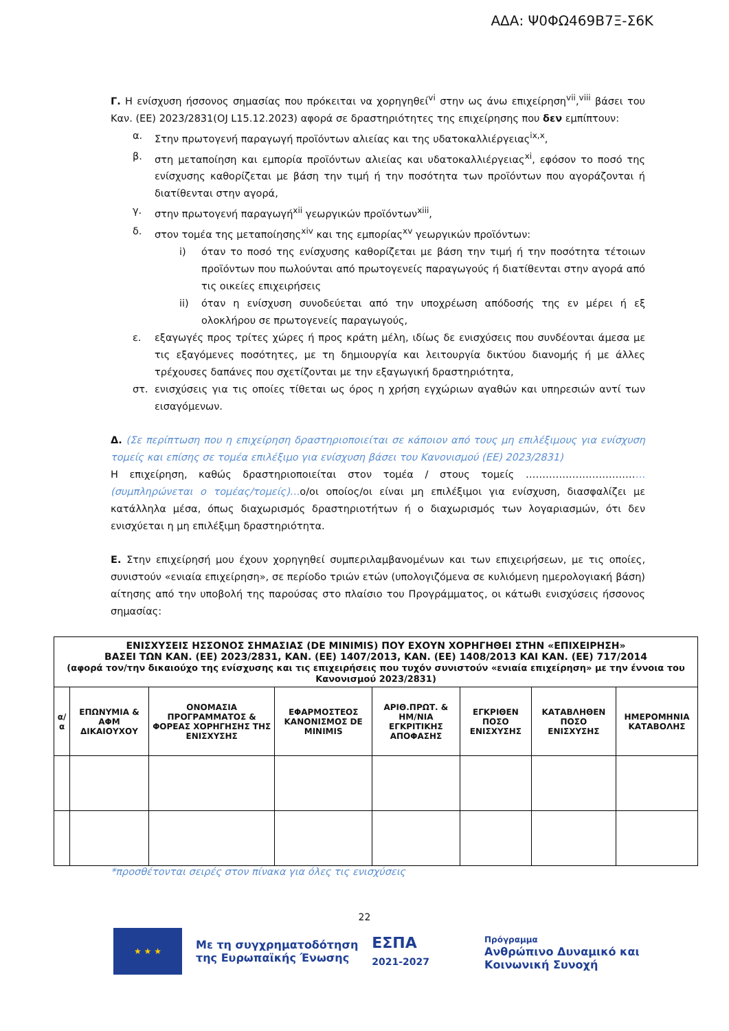ΑΔΑ: Ψ0ΦΩ469Β7Ξ-Σ6Κ
Γ. Η ενίσχυση ήσσονος σημασίας που πρόκειται να χορηγηθεί<sup>vi</sup> στην ως άνω επιχείρηση<sup>vii</sup>,<sup>viii</sup> βάσει του Καν. (ΕΕ) 2023/2831(OJ L15.12.2023) αφορά σε δραστηριότητες της επιχείρησης που δεν εμπίπτουν:
α. Στην πρωτογενή παραγωγή προϊόντων αλιείας και της υδατοκαλλιέργειας<sup>ix,x</sup>,
β. στη μεταποίηση και εμπορία προϊόντων αλιείας και υδατοκαλλιέργειας<sup>xi</sup>, εφόσον το ποσό της ενίσχυσης καθορίζεται με βάση την τιμή ή την ποσότητα των προϊόντων που αγοράζονται ή διατίθενται στην αγορά,
γ. στην πρωτογενή παραγωγή<sup>xii</sup> γεωργικών προϊόντων<sup>xiii</sup>,
δ. στον τομέα της μεταποίησης<sup>xiv</sup> και της εμπορίας<sup>xv</sup> γεωργικών προϊόντων:
i) όταν το ποσό της ενίσχυσης καθορίζεται με βάση την τιμή ή την ποσότητα τέτοιων προϊόντων που πωλούνται από πρωτογενείς παραγωγούς ή διατίθενται στην αγορά από τις οικείες επιχειρήσεις
ii) όταν η ενίσχυση συνοδεύεται από την υποχρέωση απόδοσής της εν μέρει ή εξ ολοκλήρου σε πρωτογενείς παραγωγούς,
ε. εξαγωγές προς τρίτες χώρες ή προς κράτη μέλη, ιδίως δε ενισχύσεις που συνδέονται άμεσα με τις εξαγόμενες ποσότητες, με τη δημιουργία και λειτουργία δικτύου διανομής ή με άλλες τρέχουσες δαπάνες που σχετίζονται με την εξαγωγική δραστηριότητα,
στ. ενισχύσεις για τις οποίες τίθεται ως όρος η χρήση εγχώριων αγαθών και υπηρεσιών αντί των εισαγόμενων.
Δ. (Σε περίπτωση που η επιχείρηση δραστηριοποιείται σε κάποιον από τους μη επιλέξιμους για ενίσχυση τομείς και επίσης σε τομέα επιλέξιμο για ενίσχυση βάσει του Κανονισμού (ΕΕ) 2023/2831)
Η επιχείρηση, καθώς δραστηριοποιείται στον τομέα / στους τομείς ………………………………(συμπληρώνεται ο τομέας/τομείς)…ο/οι οποίος/οι είναι μη επιλέξιμοι για ενίσχυση, διασφαλίζει με κατάλληλα μέσα, όπως διαχωρισμός δραστηριοτήτων ή ο διαχωρισμός των λογαριασμών, ότι δεν ενισχύεται η μη επιλέξιμη δραστηριότητα.
Ε. Στην επιχείρησή μου έχουν χορηγηθεί συμπεριλαμβανομένων και των επιχειρήσεων, με τις οποίες, συνιστούν «ενιαία επιχείρηση», σε περίοδο τριών ετών (υπολογιζόμενα σε κυλιόμενη ημερολογιακή βάση) αίτησης από την υποβολή της παρούσας στο πλαίσιο του Προγράμματος, οι κάτωθι ενισχύσεις ήσσονος σημασίας:
| ΕΝΙΣΧΥΣΕΙΣ ΗΣΣΟΝΟΣ ΣΗΜΑΣΙΑΣ (DE MINIMIS) ΠΟΥ ΕΧΟΥΝ ΧΟΡΗΓΗΘΕΙ ΣΤΗΝ «ΕΠΙΧΕΙΡΗΣΗ» ΒΑΣΕΙ ΤΩΝ ΚΑΝ. (ΕΕ) 2023/2831, ΚΑΝ. (ΕΕ) 1407/2013, ΚΑΝ. (ΕΕ) 1408/2013 ΚΑΙ ΚΑΝ. (ΕΕ) 717/2014 (αφορά τον/την δικαιούχο της ενίσχυσης και τις επιχειρήσεις που τυχόν συνιστούν «ενιαία επιχείρηση» με την έννοια του Κανονισμού 2023/2831) | | | | | | | |
| --- | --- | --- | --- | --- | --- | --- | --- |
| α/α | ΕΠΩΝΥΜΙΑ & ΑΦΜ ΔΙΚΑΙΟΥΧΟΥ | ΟΝΟΜΑΣΙΑ ΠΡΟΓΡΑΜΜΑΤΟΣ & ΦΟΡΕΑΣ ΧΟΡΗΓΗΣΗΣ ΤΗΣ ΕΝΙΣΧΥΣΗΣ | ΕΦΑΡΜΟΣΤΕΟΣ ΚΑΝΟΝΙΣΜΟΣ DE MINIMIS | ΑΡΙΘ.ΠΡΩΤ. & ΗΜ/ΝΙΑ ΕΓΚΡΙΤΙΚΗΣ ΑΠΟΦΑΣΗΣ | ΕΓΚΡΙΘΕΝ ΠΟΣΟ ΕΝΙΣΧΥΣΗΣ | ΚΑΤΑΒΛΗΘΕΝ ΠΟΣΟ ΕΝΙΣΧΥΣΗΣ | ΗΜΕΡΟΜΗΝΙΑ ΚΑΤΑΒΟΛΗΣ |
*προσθέτονται σειρές στον πίνακα για όλες τις ενισχύσεις
22
★ ★ ★
Με τη συγχρηματοδότηση
της Ευρωπαϊκής Ένωσης
ΕΣΠΑ
2021-2027
Πρόγραμμα
Ανθρώπινο Δυναμικό και
Κοινωνική Συνοχή